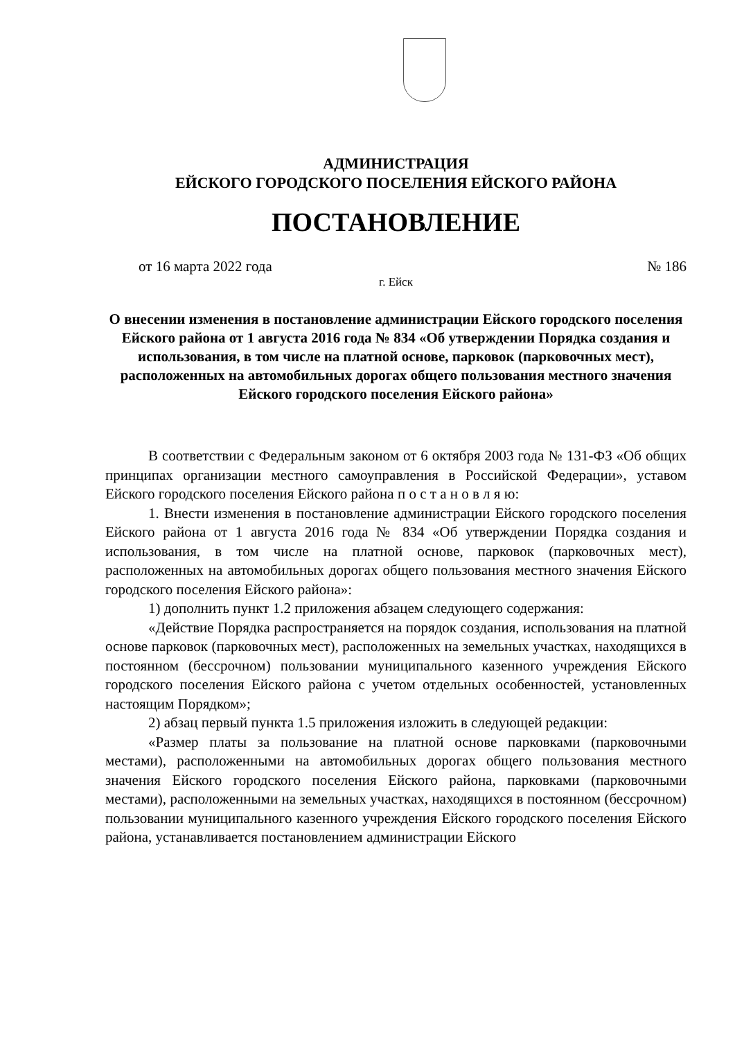АДМИНИСТРАЦИЯ
ЕЙСКОГО ГОРОДСКОГО ПОСЕЛЕНИЯ ЕЙСКОГО РАЙОНА
ПОСТАНОВЛЕНИЕ
от 16 марта 2022 года № 186
г. Ейск
О внесении изменения в постановление администрации Ейского городского поселения Ейского района от 1 августа 2016 года № 834 «Об утверждении Порядка создания и использования, в том числе на платной основе, парковок (парковочных мест), расположенных на автомобильных дорогах общего пользования местного значения Ейского городского поселения Ейского района»
В соответствии с Федеральным законом от 6 октября 2003 года № 131-ФЗ «Об общих принципах организации местного самоуправления в Российской Федерации», уставом Ейского городского поселения Ейского района п о с т а н о в л я ю:
1. Внести изменения в постановление администрации Ейского городского поселения Ейского района от 1 августа 2016 года № 834 «Об утверждении Порядка создания и использования, в том числе на платной основе, парковок (парковочных мест), расположенных на автомобильных дорогах общего пользования местного значения Ейского городского поселения Ейского района»:
1) дополнить пункт 1.2 приложения абзацем следующего содержания:
«Действие Порядка распространяется на порядок создания, использования на платной основе парковок (парковочных мест), расположенных на земельных участках, находящихся в постоянном (бессрочном) пользовании муниципального казенного учреждения Ейского городского поселения Ейского района с учетом отдельных особенностей, установленных настоящим Порядком»;
2) абзац первый пункта 1.5 приложения изложить в следующей редакции:
«Размер платы за пользование на платной основе парковками (парковочными местами), расположенными на автомобильных дорогах общего пользования местного значения Ейского городского поселения Ейского района, парковками (парковочными местами), расположенными на земельных участках, находящихся в постоянном (бессрочном) пользовании муниципального казенного учреждения Ейского городского поселения Ейского района, устанавливается постановлением администрации Ейского